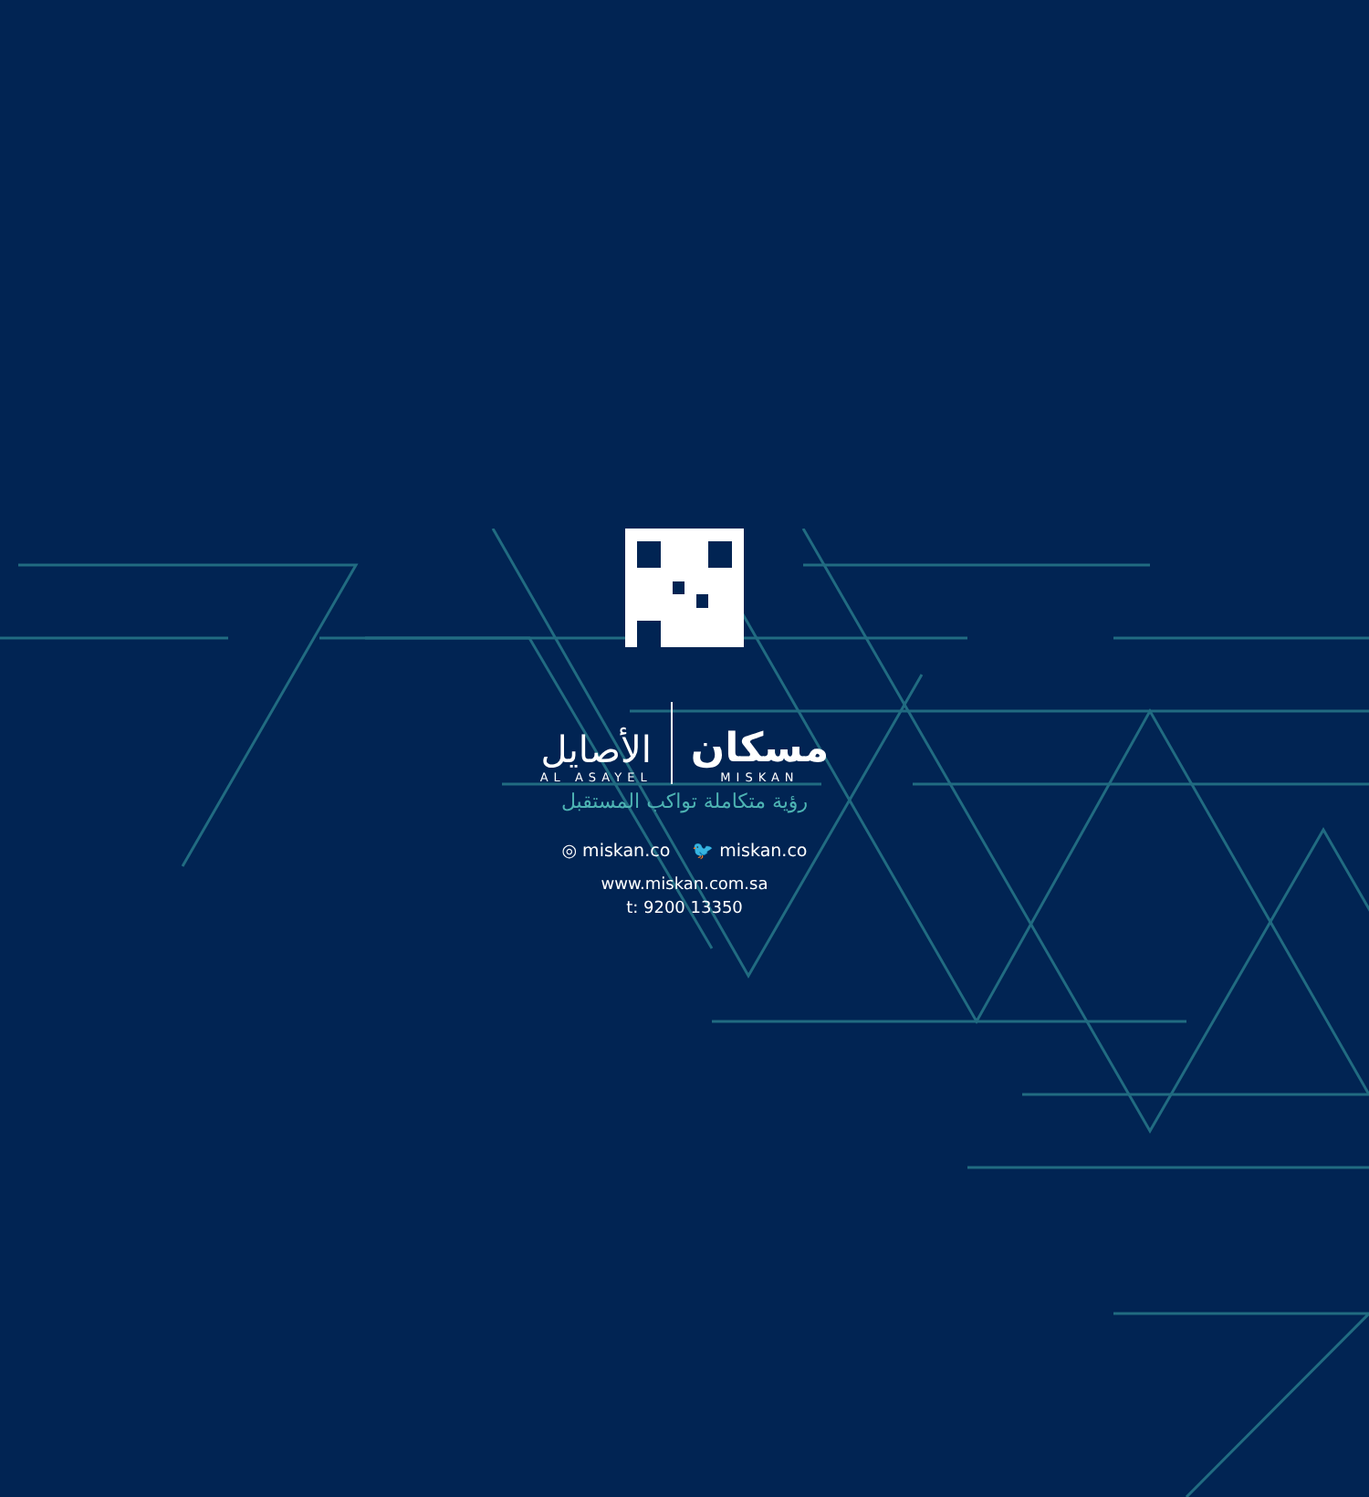الأصايل
AL ASAYEL
مسكان
MISKAN
رؤية متكاملة تواكب المستقبل
◎ miskan.co 🐦 miskan.co
www.miskan.com.sa
t: 9200 13350